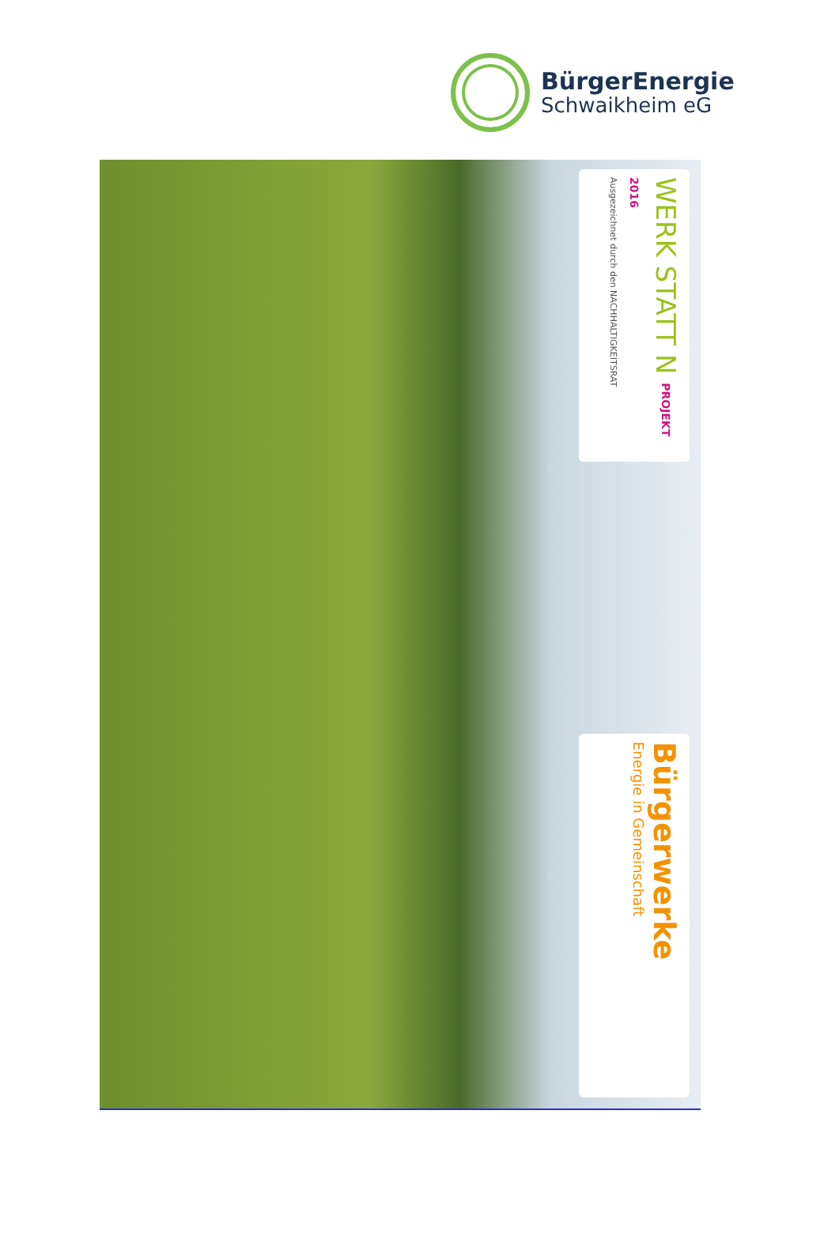BürgerEnergie
Schwaikheim eG
WERK STATT N PROJEKT 2016
Ausgezeichnet durch den NACHHALTIGKEITSRAT
Bürgerwerke
Energie in Gemeinschaft